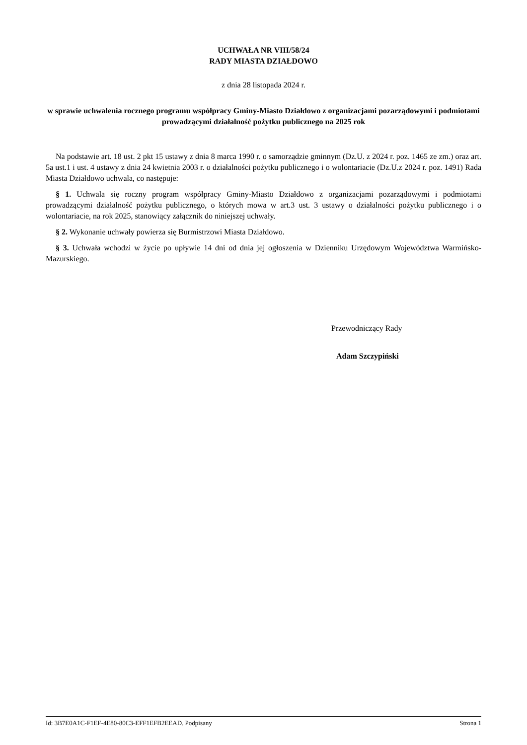UCHWAŁA NR VIII/58/24
RADY MIASTA DZIAŁDOWO
z dnia 28 listopada 2024 r.
w sprawie uchwalenia rocznego programu współpracy Gminy-Miasto Działdowo z organizacjami pozarządowymi i podmiotami prowadzącymi działalność pożytku publicznego na 2025 rok
Na podstawie art. 18 ust. 2 pkt 15 ustawy z dnia 8 marca 1990 r. o samorządzie gminnym (Dz.U. z 2024 r. poz. 1465 ze zm.) oraz art. 5a ust.1 i ust. 4 ustawy z dnia 24 kwietnia 2003 r. o działalności pożytku publicznego i o wolontariacie (Dz.U.z 2024 r. poz. 1491) Rada Miasta Działdowo uchwala, co następuje:
§ 1. Uchwala się roczny program współpracy Gminy-Miasto Działdowo z organizacjami pozarządowymi i podmiotami prowadzącymi działalność pożytku publicznego, o których mowa w art.3 ust. 3 ustawy o działalności pożytku publicznego i o wolontariacie, na rok 2025, stanowiący załącznik do niniejszej uchwały.
§ 2. Wykonanie uchwały powierza się Burmistrzowi Miasta Działdowo.
§ 3. Uchwała wchodzi w życie po upływie 14 dni od dnia jej ogłoszenia w Dzienniku Urzędowym Województwa Warmińsko-Mazurskiego.
Przewodniczący Rady
Adam Szczypiński
Id: 3B7E0A1C-F1EF-4E80-80C3-EFF1EFB2EEAD. Podpisany Strona 1